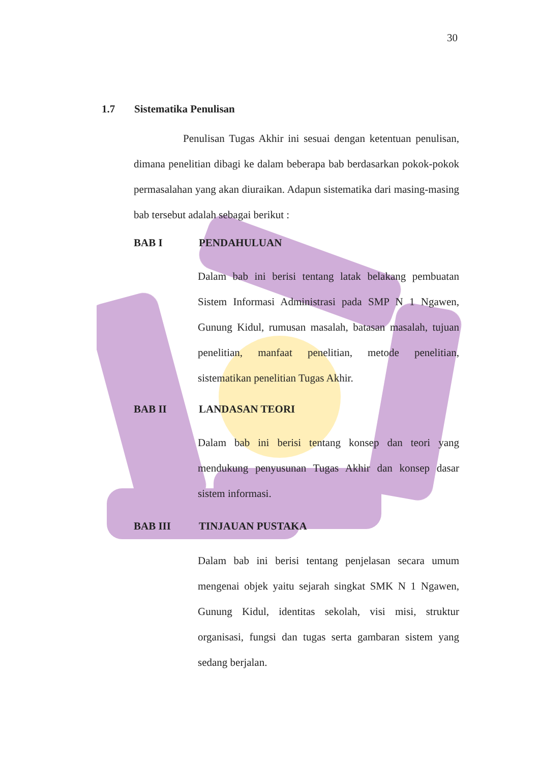30
1.7 Sistematika Penulisan
Penulisan Tugas Akhir ini sesuai dengan ketentuan penulisan, dimana penelitian dibagi ke dalam beberapa bab berdasarkan pokok-pokok permasalahan yang akan diuraikan. Adapun sistematika dari masing-masing bab tersebut adalah sebagai berikut :
BAB I PENDAHULUAN
Dalam bab ini berisi tentang latak belakang pembuatan Sistem Informasi Administrasi pada SMP N 1 Ngawen, Gunung Kidul, rumusan masalah, batasan masalah, tujuan penelitian, manfaat penelitian, metode penelitian, sistematikan penelitian Tugas Akhir.
BAB II LANDASAN TEORI
Dalam bab ini berisi tentang konsep dan teori yang mendukung penyusunan Tugas Akhir dan konsep dasar sistem informasi.
BAB III TINJAUAN PUSTAKA
Dalam bab ini berisi tentang penjelasan secara umum mengenai objek yaitu sejarah singkat SMK N 1 Ngawen, Gunung Kidul, identitas sekolah, visi misi, struktur organisasi, fungsi dan tugas serta gambaran sistem yang sedang berjalan.